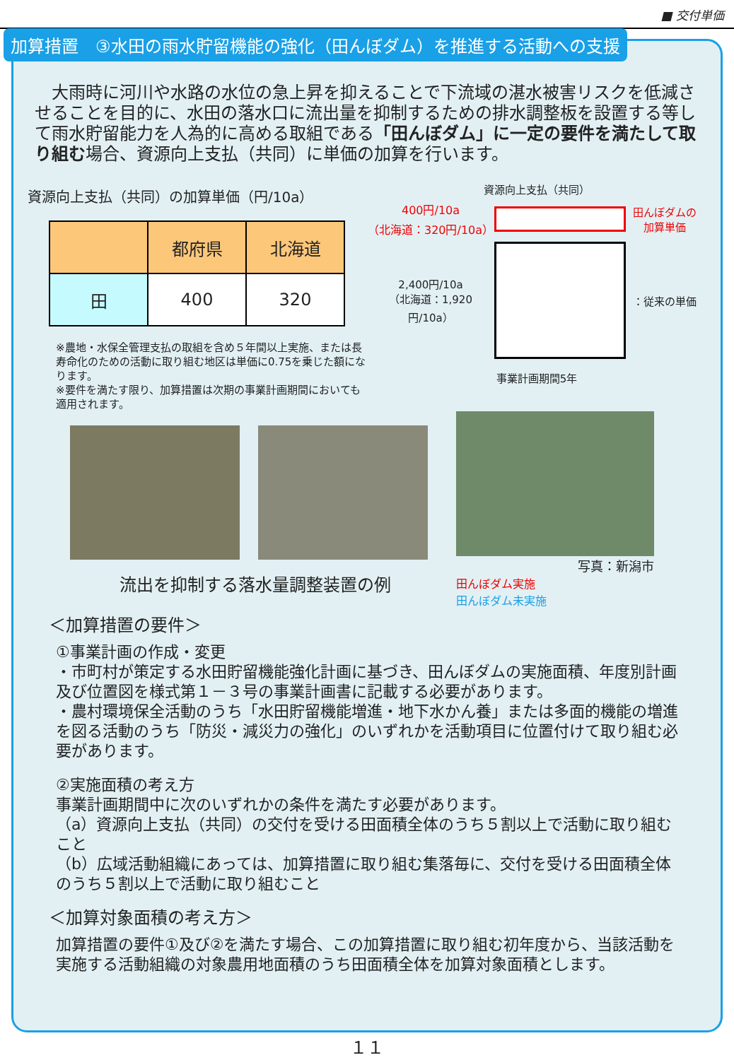■ 交付単価
加算措置　③水田の雨水貯留機能の強化（田んぼダム）を推進する活動への支援
大雨時に河川や水路の水位の急上昇を抑えることで下流域の湛水被害リスクを低減させることを目的に、水田の落水口に流出量を抑制するための排水調整板を設置する等して雨水貯留能力を人為的に高める取組である「田んぼダム」に一定の要件を満たして取り組む場合、資源向上支払（共同）に単価の加算を行います。
資源向上支払（共同）の加算単価（円/10a）
| | 都府県 | 北海道 |
| --- | --- | --- |
| 田 | 400 | 320 |
※農地・水保全管理支払の取組を含め５年間以上実施、または長寿命化のための活動に取り組む地区は単価に0.75を乗じた額になります。
※要件を満たす限り、加算措置は次期の事業計画期間においても適用されます。
資源向上支払（共同）
400円/10a
（北海道：320円/10a）
田んぼダムの
加算単価
2,400円/10a
（北海道：1,920円/10a）
：従来の単価
事業計画期間5年
流出を抑制する落水量調整装置の例
写真：新潟市
田んぼダム実施
田んぼダム未実施
＜加算措置の要件＞
①事業計画の作成・変更
・市町村が策定する水田貯留機能強化計画に基づき、田んぼダムの実施面積、年度別計画及び位置図を様式第１－３号の事業計画書に記載する必要があります。
・農村環境保全活動のうち「水田貯留機能増進・地下水かん養」または多面的機能の増進を図る活動のうち「防災・減災力の強化」のいずれかを活動項目に位置付けて取り組む必要があります。
②実施面積の考え方
事業計画期間中に次のいずれかの条件を満たす必要があります。
（a）資源向上支払（共同）の交付を受ける田面積全体のうち５割以上で活動に取り組むこと
（b）広域活動組織にあっては、加算措置に取り組む集落毎に、交付を受ける田面積全体のうち５割以上で活動に取り組むこと
＜加算対象面積の考え方＞
加算措置の要件①及び②を満たす場合、この加算措置に取り組む初年度から、当該活動を実施する活動組織の対象農用地面積のうち田面積全体を加算対象面積とします。
１１